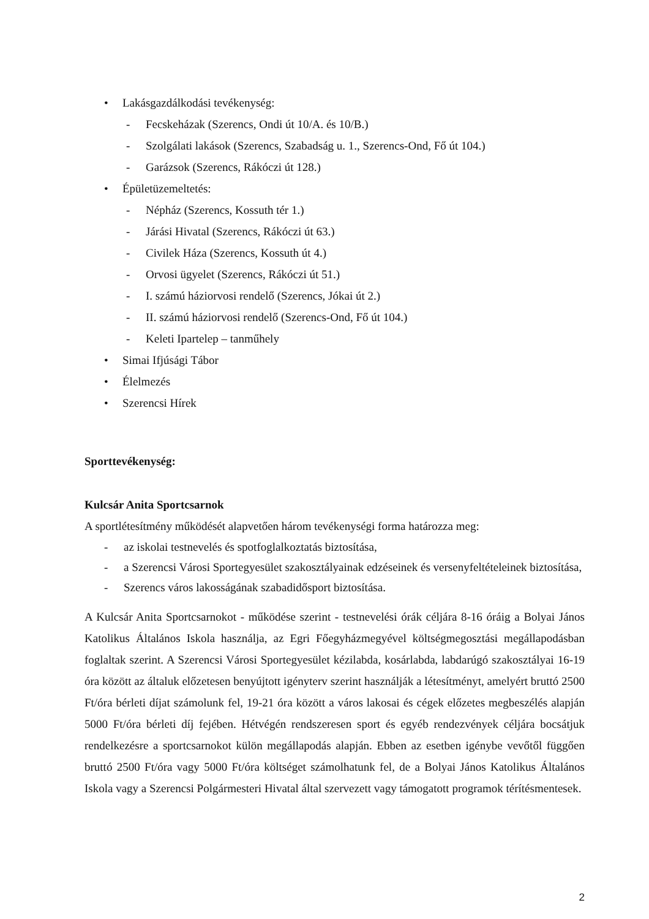• Lakásgazdálkodási tevékenység:
- Fecskeházak (Szerencs, Ondi út 10/A. és 10/B.)
- Szolgálati lakások (Szerencs, Szabadság u. 1., Szerencs-Ond, Fő út 104.)
- Garázsok (Szerencs, Rákóczi út 128.)
• Épületüzemeltetés:
- Népház (Szerencs, Kossuth tér 1.)
- Járási Hivatal (Szerencs, Rákóczi út 63.)
- Civilek Háza (Szerencs, Kossuth út 4.)
- Orvosi ügyelet (Szerencs, Rákóczi út 51.)
- I. számú háziorvosi rendelő (Szerencs, Jókai út 2.)
- II. számú háziorvosi rendelő (Szerencs-Ond, Fő út 104.)
- Keleti Ipartelep – tanműhely
• Simai Ifjúsági Tábor
• Élelmezés
• Szerencsi Hírek
Sporttevékenység:
Kulcsár Anita Sportcsarnok
A sportlétesítmény működését alapvetően három tevékenységi forma határozza meg:
- az iskolai testnevelés és spotfoglalkoztatás biztosítása,
- a Szerencsi Városi Sportegyesület szakosztályainak edzéseinek és versenyfeltételeinek biztosítása,
- Szerencs város lakosságának szabadidősport biztosítása.
A Kulcsár Anita Sportcsarnokot - működése szerint - testnevelési órák céljára 8-16 óráig a Bolyai János Katolikus Általános Iskola használja, az Egri Főegyházmegyével költségmegosztási megállapodásban foglaltak szerint. A Szerencsi Városi Sportegyesület kézilabda, kosárlabda, labdarúgó szakosztályai 16-19 óra között az általuk előzetesen benyújtott igényterv szerint használják a létesítményt, amelyért bruttó 2500 Ft/óra bérleti díjat számolunk fel, 19-21 óra között a város lakosai és cégek előzetes megbeszélés alapján 5000 Ft/óra bérleti díj fejében. Hétvégén rendszeresen sport és egyéb rendezvények céljára bocsátjuk rendelkezésre a sportcsarnokot külön megállapodás alapján. Ebben az esetben igénybe vevőtől függően bruttó 2500 Ft/óra vagy 5000 Ft/óra költséget számolhatunk fel, de a Bolyai János Katolikus Általános Iskola vagy a Szerencsi Polgármesteri Hivatal által szervezett vagy támogatott programok térítésmentesek.
2